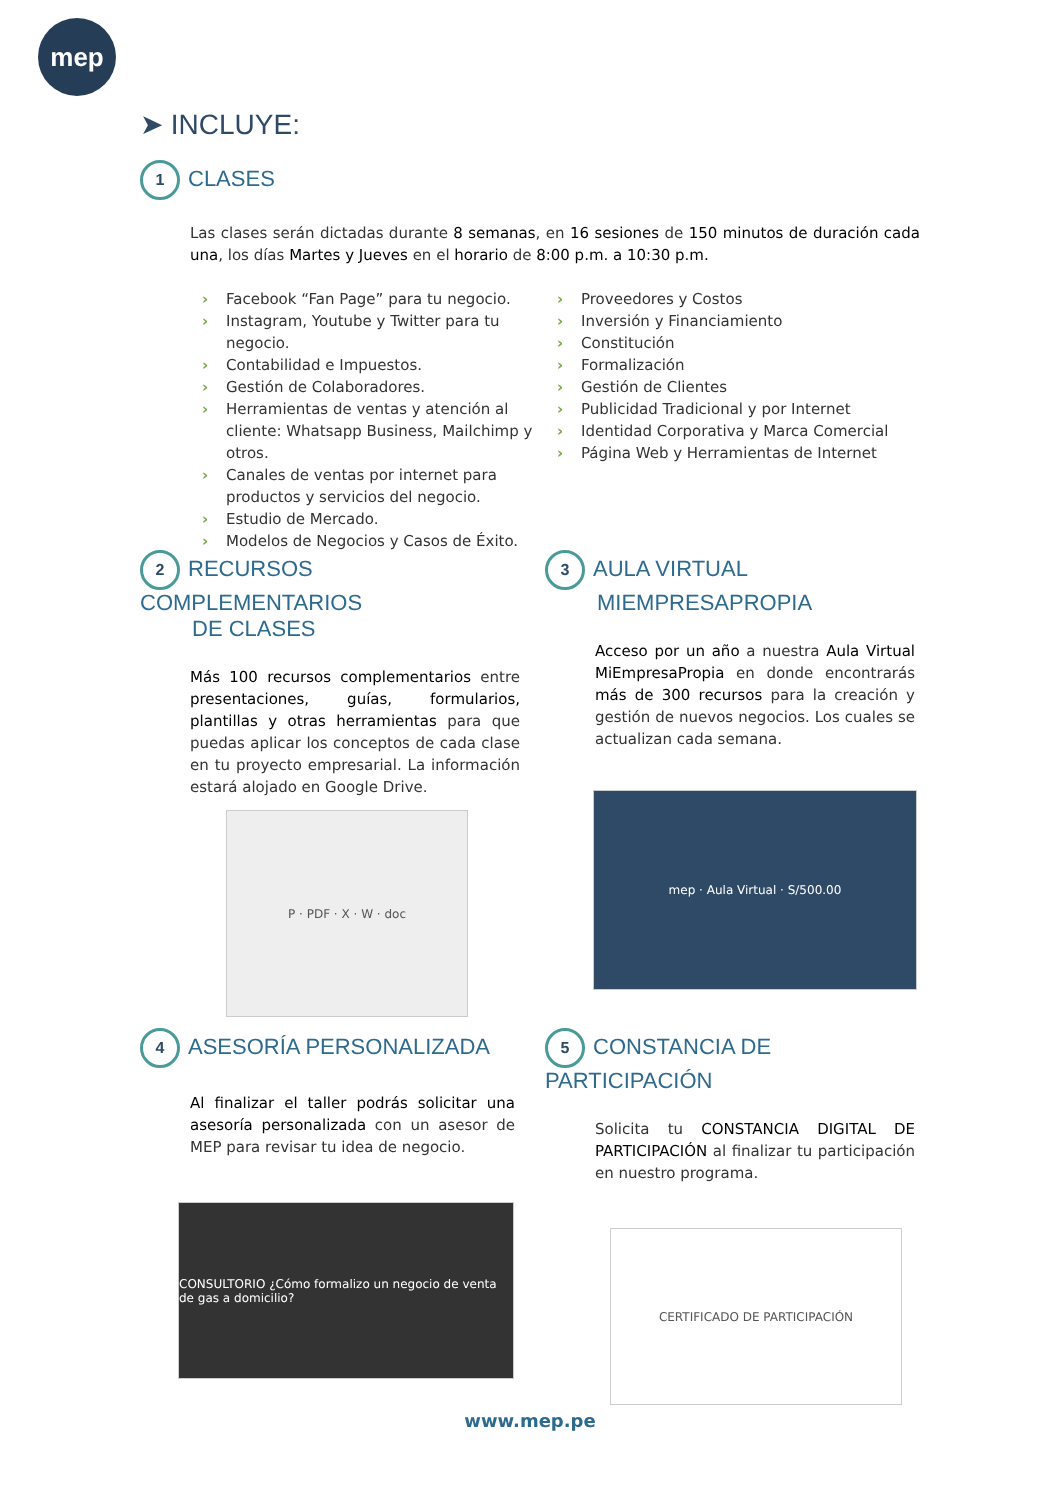mep
➤ INCLUYE:
1 CLASES
Las clases serán dictadas durante 8 semanas, en 16 sesiones de 150 minutos de duración cada una, los días Martes y Jueves en el horario de 8:00 p.m. a 10:30 p.m.
› Facebook “Fan Page” para tu negocio.
› Instagram, Youtube y Twitter para tu negocio.
› Contabilidad e Impuestos.
› Gestión de Colaboradores.
› Herramientas de ventas y atención al cliente: Whatsapp Business, Mailchimp y otros.
› Canales de ventas por internet para productos y servicios del negocio.
› Estudio de Mercado.
› Modelos de Negocios y Casos de Éxito.
› Proveedores y Costos
› Inversión y Financiamiento
› Constitución
› Formalización
› Gestión de Clientes
› Publicidad Tradicional y por Internet
› Identidad Corporativa y Marca Comercial
› Página Web y Herramientas de Internet
2 RECURSOS COMPLEMENTARIOS
DE CLASES
Más 100 recursos complementarios entre presentaciones, guías, formularios, plantillas y otras herramientas para que puedas aplicar los conceptos de cada clase en tu proyecto empresarial. La información estará alojado en Google Drive.
P · PDF · X · W · doc
3 AULA VIRTUAL
MIEMPRESAPROPIA
Acceso por un año a nuestra Aula Virtual MiEmpresaPropia en donde encontrarás más de 300 recursos para la creación y gestión de nuevos negocios. Los cuales se actualizan cada semana.
mep · Aula Virtual · S/500.00
4 ASESORÍA PERSONALIZADA
Al finalizar el taller podrás solicitar una asesoría personalizada con un asesor de MEP para revisar tu idea de negocio.
CONSULTORIO ¿Cómo formalizo un negocio de venta de gas a domicilio?
5 CONSTANCIA DE PARTICIPACIÓN
Solicita tu CONSTANCIA DIGITAL DE PARTICIPACIÓN al finalizar tu participación en nuestro programa.
CERTIFICADO DE PARTICIPACIÓN
www.mep.pe